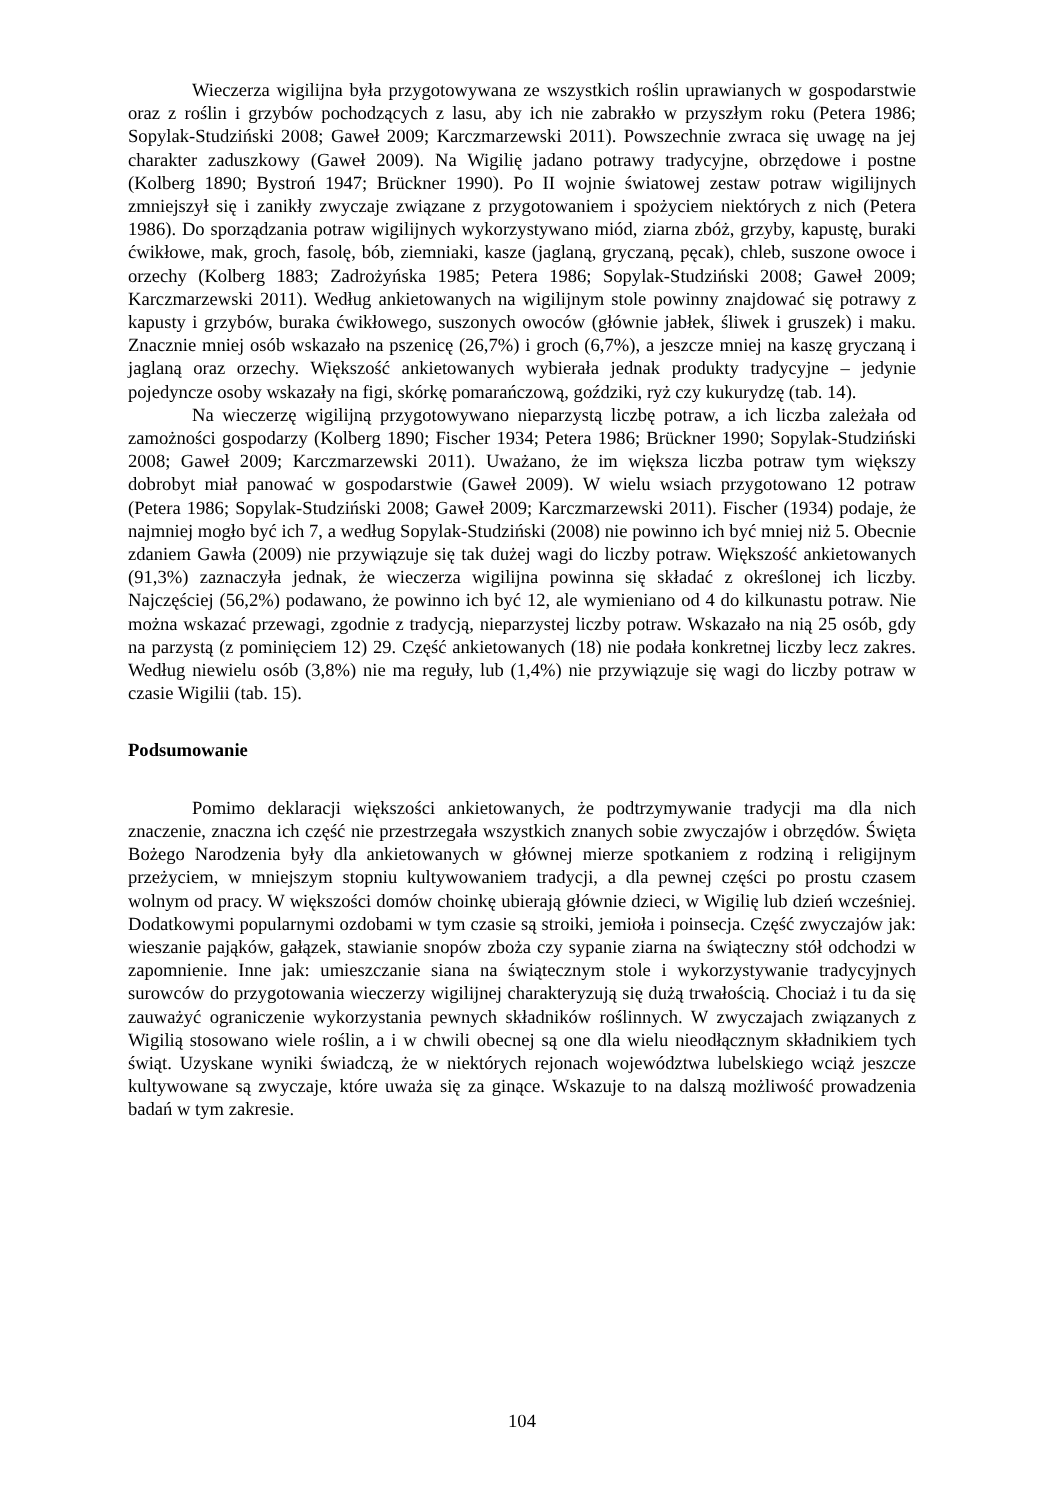Wieczerza wigilijna była przygotowywana ze wszystkich roślin uprawianych w gospodarstwie oraz z roślin i grzybów pochodzących z lasu, aby ich nie zabrakło w przyszłym roku (Petera 1986; Sopylak-Studziński 2008; Gaweł 2009; Karczmarzewski 2011). Powszechnie zwraca się uwagę na jej charakter zaduszkowy (Gaweł 2009). Na Wigilię jadano potrawy tradycyjne, obrzędowe i postne (Kolberg 1890; Bystroń 1947; Brückner 1990). Po II wojnie światowej zestaw potraw wigilijnych zmniejszył się i zanikły zwyczaje związane z przygotowaniem i spożyciem niektórych z nich (Petera 1986). Do sporządzania potraw wigilijnych wykorzystywano miód, ziarna zbóż, grzyby, kapustę, buraki ćwikłowe, mak, groch, fasolę, bób, ziemniaki, kasze (jaglaną, gryczaną, pęcak), chleb, suszone owoce i orzechy (Kolberg 1883; Zadrożyńska 1985; Petera 1986; Sopylak-Studziński 2008; Gaweł 2009; Karczmarzewski 2011). Według ankietowanych na wigilijnym stole powinny znajdować się potrawy z kapusty i grzybów, buraka ćwikłowego, suszonych owoców (głównie jabłek, śliwek i gruszek) i maku. Znacznie mniej osób wskazało na pszenicę (26,7%) i groch (6,7%), a jeszcze mniej na kaszę gryczaną i jaglaną oraz orzechy. Większość ankietowanych wybierała jednak produkty tradycyjne – jedynie pojedyncze osoby wskazały na figi, skórkę pomarańczową, goździki, ryż czy kukurydzę (tab. 14).
Na wieczerzę wigilijną przygotowywano nieparzystą liczbę potraw, a ich liczba zależała od zamożności gospodarzy (Kolberg 1890; Fischer 1934; Petera 1986; Brückner 1990; Sopylak-Studziński 2008; Gaweł 2009; Karczmarzewski 2011). Uważano, że im większa liczba potraw tym większy dobrobyt miał panować w gospodarstwie (Gaweł 2009). W wielu wsiach przygotowano 12 potraw (Petera 1986; Sopylak-Studziński 2008; Gaweł 2009; Karczmarzewski 2011). Fischer (1934) podaje, że najmniej mogło być ich 7, a według Sopylak-Studziński (2008) nie powinno ich być mniej niż 5. Obecnie zdaniem Gawła (2009) nie przywiązuje się tak dużej wagi do liczby potraw. Większość ankietowanych (91,3%) zaznaczyła jednak, że wieczerza wigilijna powinna się składać z określonej ich liczby. Najczęściej (56,2%) podawano, że powinno ich być 12, ale wymieniano od 4 do kilkunastu potraw. Nie można wskazać przewagi, zgodnie z tradycją, nieparzystej liczby potraw. Wskazało na nią 25 osób, gdy na parzystą (z pominięciem 12) 29. Część ankietowanych (18) nie podała konkretnej liczby lecz zakres. Według niewielu osób (3,8%) nie ma reguły, lub (1,4%) nie przywiązuje się wagi do liczby potraw w czasie Wigilii (tab. 15).
Podsumowanie
Pomimo deklaracji większości ankietowanych, że podtrzymywanie tradycji ma dla nich znaczenie, znaczna ich część nie przestrzegała wszystkich znanych sobie zwyczajów i obrzędów. Święta Bożego Narodzenia były dla ankietowanych w głównej mierze spotkaniem z rodziną i religijnym przeżyciem, w mniejszym stopniu kultywowaniem tradycji, a dla pewnej części po prostu czasem wolnym od pracy. W większości domów choinkę ubierają głównie dzieci, w Wigilię lub dzień wcześniej. Dodatkowymi popularnymi ozdobami w tym czasie są stroiki, jemioła i poinsecja. Część zwyczajów jak: wieszanie pająków, gałązek, stawianie snopów zboża czy sypanie ziarna na świąteczny stół odchodzi w zapomnienie. Inne jak: umieszczanie siana na świątecznym stole i wykorzystywanie tradycyjnych surowców do przygotowania wieczerzy wigilijnej charakteryzują się dużą trwałością. Chociaż i tu da się zauważyć ograniczenie wykorzystania pewnych składników roślinnych. W zwyczajach związanych z Wigilią stosowano wiele roślin, a i w chwili obecnej są one dla wielu nieodłącznym składnikiem tych świąt. Uzyskane wyniki świadczą, że w niektórych rejonach województwa lubelskiego wciąż jeszcze kultywowane są zwyczaje, które uważa się za ginące. Wskazuje to na dalszą możliwość prowadzenia badań w tym zakresie.
104